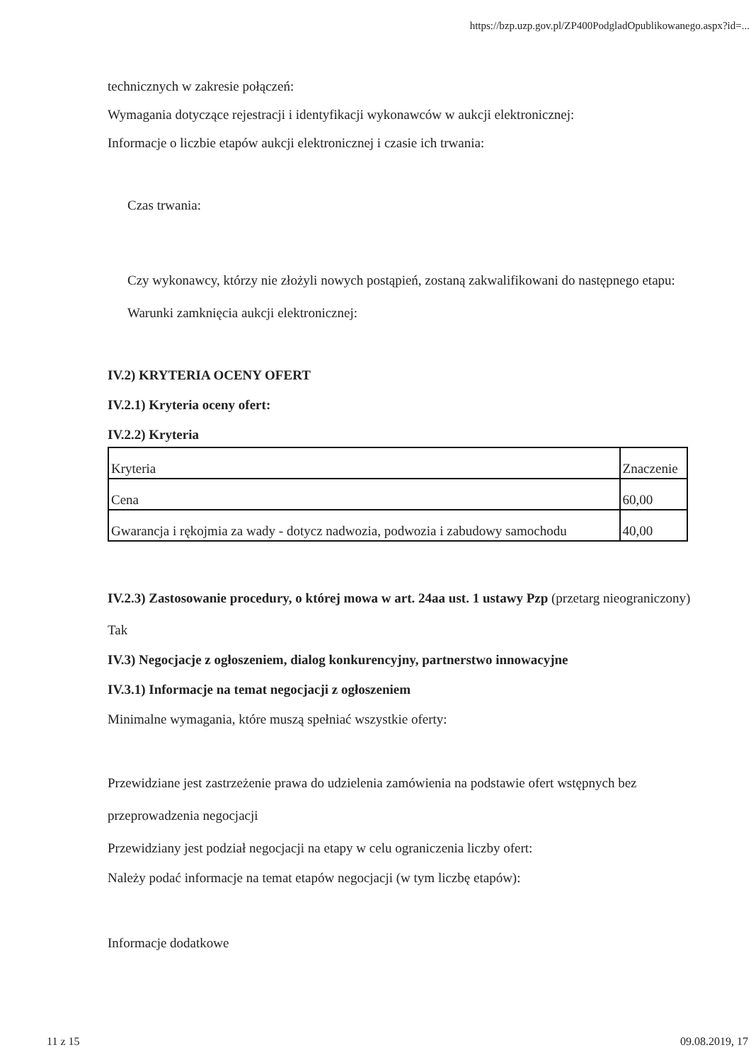https://bzp.uzp.gov.pl/ZP400PodgladOpublikowanego.aspx?id=...
technicznych w zakresie połączeń:
Wymagania dotyczące rejestracji i identyfikacji wykonawców w aukcji elektronicznej:
Informacje o liczbie etapów aukcji elektronicznej i czasie ich trwania:
Czas trwania:
Czy wykonawcy, którzy nie złożyli nowych postąpień, zostaną zakwalifikowani do następnego etapu:
Warunki zamknięcia aukcji elektronicznej:
IV.2) KRYTERIA OCENY OFERT
IV.2.1) Kryteria oceny ofert:
IV.2.2) Kryteria
| Kryteria | Znaczenie |
| Cena | 60,00 |
| Gwarancja i rękojmia za wady - dotycz nadwozia, podwozia i zabudowy samochodu | 40,00 |
IV.2.3) Zastosowanie procedury, o której mowa w art. 24aa ust. 1 ustawy Pzp (przetarg nieograniczony)
Tak
IV.3) Negocjacje z ogłoszeniem, dialog konkurencyjny, partnerstwo innowacyjne
IV.3.1) Informacje na temat negocjacji z ogłoszeniem
Minimalne wymagania, które muszą spełniać wszystkie oferty:
Przewidziane jest zastrzeżenie prawa do udzielenia zamówienia na podstawie ofert wstępnych bez przeprowadzenia negocjacji
Przewidziany jest podział negocjacji na etapy w celu ograniczenia liczby ofert:
Należy podać informacje na temat etapów negocjacji (w tym liczbę etapów):
Informacje dodatkowe
11 z 15 09.08.2019, 17